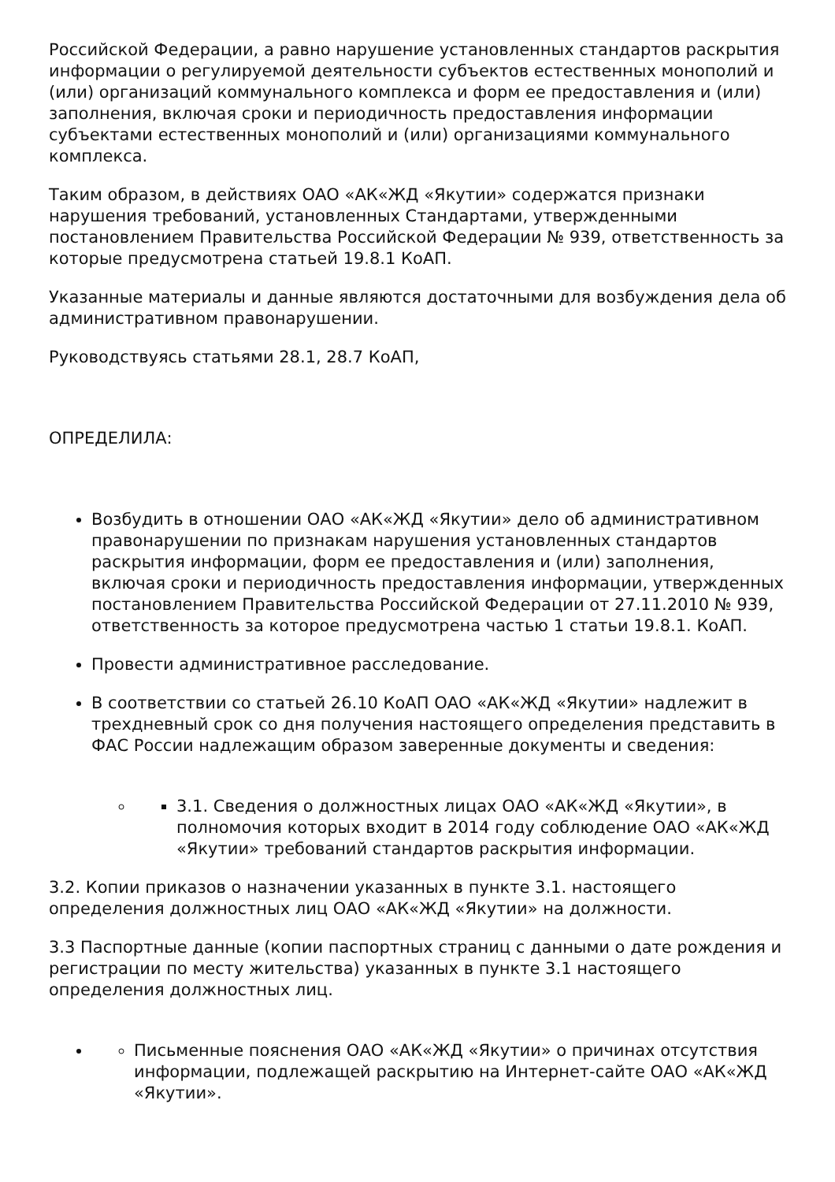Российской Федерации, а равно нарушение установленных стандартов раскрытия информации о регулируемой деятельности субъектов естественных монополий и (или) организаций коммунального комплекса и форм ее предоставления и (или) заполнения, включая сроки и периодичность предоставления информации субъектами естественных монополий и (или) организациями коммунального комплекса.
Таким образом, в действиях ОАО «АК«ЖД «Якутии» содержатся признаки нарушения требований, установленных Стандартами, утвержденными постановлением Правительства Российской Федерации № 939, ответственность за которые предусмотрена статьей 19.8.1 КоАП.
Указанные материалы и данные являются достаточными для возбуждения дела об административном правонарушении.
Руководствуясь статьями 28.1, 28.7 КоАП,
ОПРЕДЕЛИЛА:
Возбудить в отношении ОАО «АК«ЖД «Якутии» дело об административном правонарушении по признакам нарушения установленных стандартов раскрытия информации, форм ее предоставления и (или) заполнения, включая сроки и периодичность предоставления информации, утвержденных постановлением Правительства Российской Федерации от 27.11.2010 № 939, ответственность за которое предусмотрена частью 1 статьи 19.8.1. КоАП.
Провести административное расследование.
В соответствии со статьей 26.10 КоАП ОАО «АК«ЖД «Якутии» надлежит в трехдневный срок со дня получения настоящего определения представить в ФАС России надлежащим образом заверенные документы и сведения:
3.1. Сведения о должностных лицах ОАО «АК«ЖД «Якутии», в полномочия которых входит в 2014 году соблюдение ОАО «АК«ЖД «Якутии» требований стандартов раскрытия информации.
3.2. Копии приказов о назначении указанных в пункте 3.1. настоящего определения должностных лиц ОАО «АК«ЖД «Якутии» на должности.
3.3 Паспортные данные (копии паспортных страниц с данными о дате рождения и регистрации по месту жительства) указанных в пункте 3.1 настоящего определения должностных лиц.
Письменные пояснения ОАО «АК«ЖД «Якутии» о причинах отсутствия информации, подлежащей раскрытию на Интернет-сайте ОАО «АК«ЖД «Якутии».